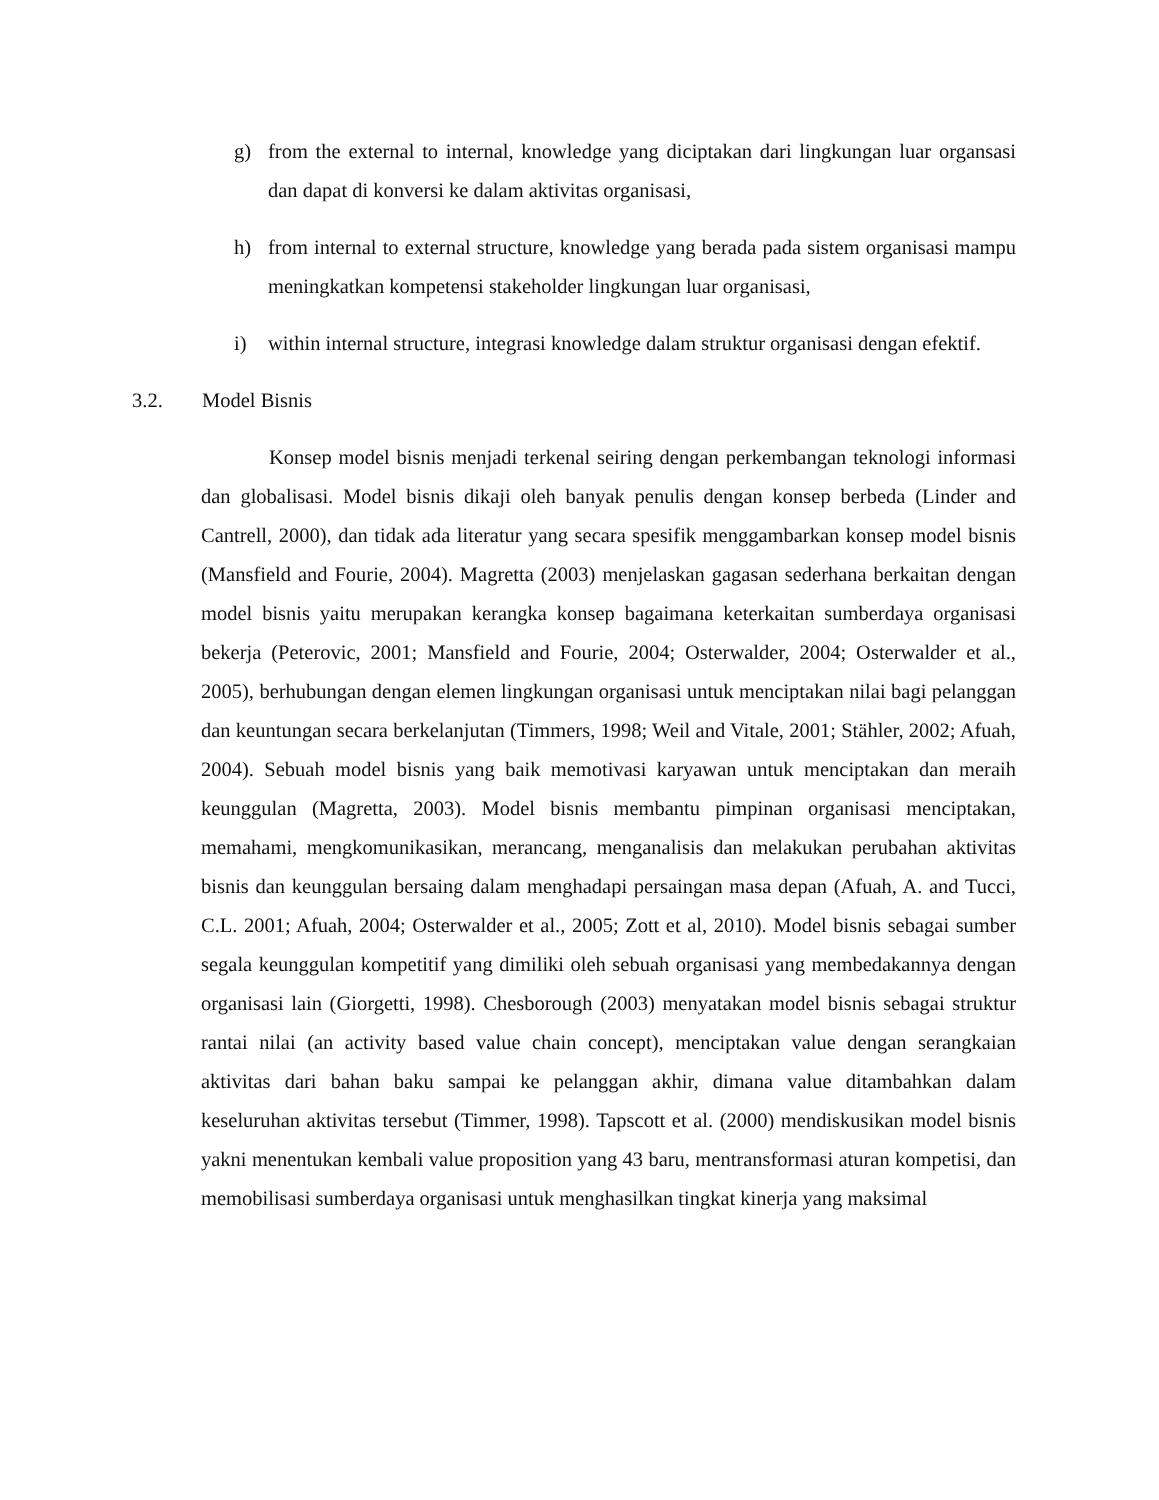g) from the external to internal, knowledge yang diciptakan dari lingkungan luar organsasi dan dapat di konversi ke dalam aktivitas organisasi,
h) from internal to external structure, knowledge yang berada pada sistem organisasi mampu meningkatkan kompetensi stakeholder lingkungan luar organisasi,
i) within internal structure, integrasi knowledge dalam struktur organisasi dengan efektif.
3.2. Model Bisnis
Konsep model bisnis menjadi terkenal seiring dengan perkembangan teknologi informasi dan globalisasi. Model bisnis dikaji oleh banyak penulis dengan konsep berbeda (Linder and Cantrell, 2000), dan tidak ada literatur yang secara spesifik menggambarkan konsep model bisnis (Mansfield and Fourie, 2004). Magretta (2003) menjelaskan gagasan sederhana berkaitan dengan model bisnis yaitu merupakan kerangka konsep bagaimana keterkaitan sumberdaya organisasi bekerja (Peterovic, 2001; Mansfield and Fourie, 2004; Osterwalder, 2004; Osterwalder et al., 2005), berhubungan dengan elemen lingkungan organisasi untuk menciptakan nilai bagi pelanggan dan keuntungan secara berkelanjutan (Timmers, 1998; Weil and Vitale, 2001; Stähler, 2002; Afuah, 2004). Sebuah model bisnis yang baik memotivasi karyawan untuk menciptakan dan meraih keunggulan (Magretta, 2003). Model bisnis membantu pimpinan organisasi menciptakan, memahami, mengkomunikasikan, merancang, menganalisis dan melakukan perubahan aktivitas bisnis dan keunggulan bersaing dalam menghadapi persaingan masa depan (Afuah, A. and Tucci, C.L. 2001; Afuah, 2004; Osterwalder et al., 2005; Zott et al, 2010). Model bisnis sebagai sumber segala keunggulan kompetitif yang dimiliki oleh sebuah organisasi yang membedakannya dengan organisasi lain (Giorgetti, 1998). Chesborough (2003) menyatakan model bisnis sebagai struktur rantai nilai (an activity based value chain concept), menciptakan value dengan serangkaian aktivitas dari bahan baku sampai ke pelanggan akhir, dimana value ditambahkan dalam keseluruhan aktivitas tersebut (Timmer, 1998). Tapscott et al. (2000) mendiskusikan model bisnis yakni menentukan kembali value proposition yang 43 baru, mentransformasi aturan kompetisi, dan memobilisasi sumberdaya organisasi untuk menghasilkan tingkat kinerja yang maksimal